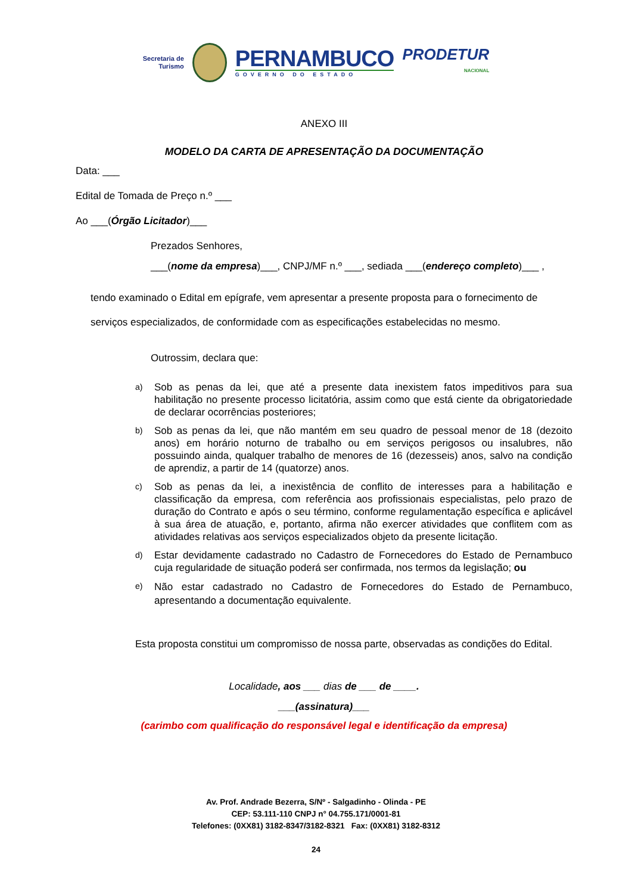Secretaria de
Turismo
PERNAMBUCO
GOVERNO DO ESTADO
PRODETUR
NACIONAL
ANEXO III
MODELO DA CARTA DE APRESENTAÇÃO DA DOCUMENTAÇÃO
Data: ___
Edital de Tomada de Preço n.º ___
Ao ___(Órgão Licitador)___
Prezados Senhores,
___(nome da empresa)___, CNPJ/MF n.º ___, sediada ___(endereço completo)___ ,
tendo examinado o Edital em epígrafe, vem apresentar a presente proposta para o fornecimento de serviços especializados, de conformidade com as especificações estabelecidas no mesmo.
Outrossim, declara que:
a) Sob as penas da lei, que até a presente data inexistem fatos impeditivos para sua habilitação no presente processo licitatória, assim como que está ciente da obrigatoriedade de declarar ocorrências posteriores;
b) Sob as penas da lei, que não mantém em seu quadro de pessoal menor de 18 (dezoito anos) em horário noturno de trabalho ou em serviços perigosos ou insalubres, não possuindo ainda, qualquer trabalho de menores de 16 (dezesseis) anos, salvo na condição de aprendiz, a partir de 14 (quatorze) anos.
c) Sob as penas da lei, a inexistência de conflito de interesses para a habilitação e classificação da empresa, com referência aos profissionais especialistas, pelo prazo de duração do Contrato e após o seu término, conforme regulamentação específica e aplicável à sua área de atuação, e, portanto, afirma não exercer atividades que conflitem com as atividades relativas aos serviços especializados objeto da presente licitação.
d) Estar devidamente cadastrado no Cadastro de Fornecedores do Estado de Pernambuco cuja regularidade de situação poderá ser confirmada, nos termos da legislação; ou
e) Não estar cadastrado no Cadastro de Fornecedores do Estado de Pernambuco, apresentando a documentação equivalente.
Esta proposta constitui um compromisso de nossa parte, observadas as condições do Edital.
Localidade, aos ___ dias de ___ de ____.
___(assinatura)___
(carimbo com qualificação do responsável legal e identificação da empresa)
Av. Prof. Andrade Bezerra, S/Nº - Salgadinho - Olinda - PE
CEP: 53.111-110 CNPJ n° 04.755.171/0001-81
Telefones: (0XX81) 3182-8347/3182-8321 Fax: (0XX81) 3182-8312
24